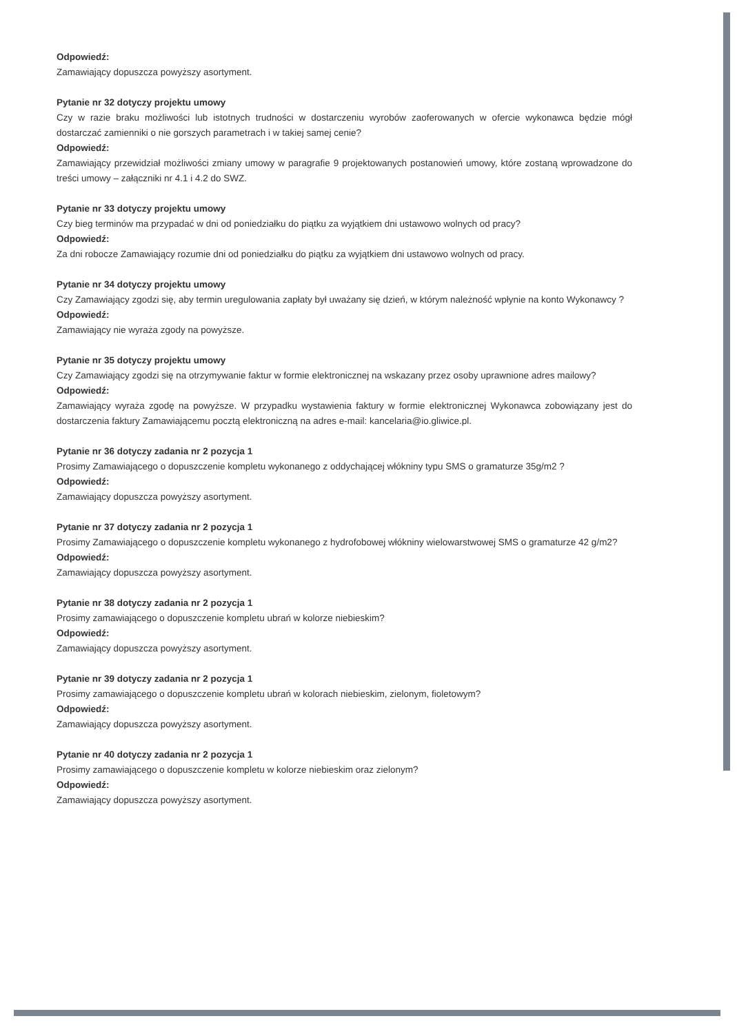Odpowiedź:
Zamawiający dopuszcza powyższy asortyment.
Pytanie nr 32 dotyczy projektu umowy
Czy w razie braku możliwości lub istotnych trudności w dostarczeniu wyrobów zaoferowanych w ofercie wykonawca będzie mógł dostarczać zamienniki o nie gorszych parametrach i w takiej samej cenie?
Odpowiedź:
Zamawiający przewidział możliwości zmiany umowy w paragrafie 9 projektowanych postanowień umowy, które zostaną wprowadzone do treści umowy – załączniki nr 4.1 i 4.2 do SWZ.
Pytanie nr 33 dotyczy projektu umowy
Czy bieg terminów ma przypadać w dni od poniedziałku do piątku za wyjątkiem dni ustawowo wolnych od pracy?
Odpowiedź:
Za dni robocze Zamawiający rozumie dni od poniedziałku do piątku za wyjątkiem dni ustawowo wolnych od pracy.
Pytanie nr 34 dotyczy projektu umowy
Czy Zamawiający zgodzi się, aby termin uregulowania zapłaty był uważany się dzień, w którym należność wpłynie na konto Wykonawcy ?
Odpowiedź:
Zamawiający nie wyraża zgody na powyższe.
Pytanie nr 35 dotyczy projektu umowy
Czy Zamawiający zgodzi się na otrzymywanie faktur w formie elektronicznej na wskazany przez osoby uprawnione adres mailowy?
Odpowiedź:
Zamawiający wyraża zgodę na powyższe. W przypadku wystawienia faktury w formie elektronicznej Wykonawca zobowiązany jest do dostarczenia faktury Zamawiającemu pocztą elektroniczną na adres e-mail: kancelaria@io.gliwice.pl.
Pytanie nr 36 dotyczy zadania nr 2 pozycja 1
Prosimy Zamawiającego o dopuszczenie kompletu wykonanego z oddychającej włókniny typu SMS o gramaturze 35g/m2 ?
Odpowiedź:
Zamawiający dopuszcza powyższy asortyment.
Pytanie nr 37 dotyczy zadania nr 2 pozycja 1
Prosimy Zamawiającego o dopuszczenie kompletu wykonanego z hydrofobowej włókniny wielowarstwowej SMS o gramaturze 42 g/m2?
Odpowiedź:
Zamawiający dopuszcza powyższy asortyment.
Pytanie nr 38 dotyczy zadania nr 2 pozycja 1
Prosimy zamawiającego o dopuszczenie kompletu ubrań w kolorze niebieskim?
Odpowiedź:
Zamawiający dopuszcza powyższy asortyment.
Pytanie nr 39 dotyczy zadania nr 2 pozycja 1
Prosimy zamawiającego o dopuszczenie kompletu ubrań w kolorach niebieskim, zielonym, fioletowym?
Odpowiedź:
Zamawiający dopuszcza powyższy asortyment.
Pytanie nr 40 dotyczy zadania nr 2 pozycja 1
Prosimy zamawiającego o dopuszczenie kompletu w kolorze niebieskim oraz zielonym?
Odpowiedź:
Zamawiający dopuszcza powyższy asortyment.